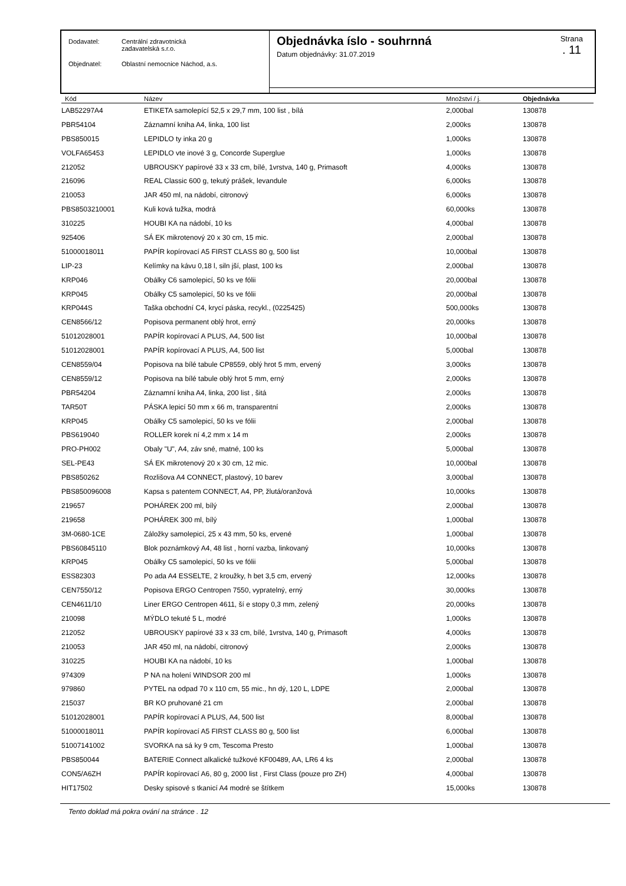Dodavatel: Centrální zdravotnická
zadavatelská s.r.o.
Objednatel: Oblastní nemocnice Náchod, a.s.
Objednávka íslo - souhrnná
Datum objednávky: 31.07.2019
Strana
. 11
| Kód | Název | Množství / j. | Objednávka |
| --- | --- | --- | --- |
| LAB52297A4 | ETIKETA samolepící 52,5 x 29,7 mm, 100 list , bílá | 2,000bal | 130878 |
| PBR54104 | Záznamní kniha A4, linka, 100 list | 2,000ks | 130878 |
| PBS850015 | LEPIDLO ty inka 20 g | 1,000ks | 130878 |
| VOLFA65453 | LEPIDLO vte inové 3 g, Concorde Superglue | 1,000ks | 130878 |
| 212052 | UBROUSKY papírové 33 x 33 cm, bílé, 1vrstva, 140 g, Primasoft | 4,000ks | 130878 |
| 216096 | REAL Classic 600 g, tekutý prášek, levandule | 6,000ks | 130878 |
| 210053 | JAR 450 ml, na nádobí, citronový | 6,000ks | 130878 |
| PBS8503210001 | Kuli ková tužka, modrá | 60,000ks | 130878 |
| 310225 | HOUBI KA na nádobí, 10 ks | 4,000bal | 130878 |
| 925406 | SÁ EK mikrotenový 20 x 30 cm, 15 mic. | 2,000bal | 130878 |
| 51000018011 | PAPÍR kopírovací A5 FIRST CLASS 80 g, 500 list | 10,000bal | 130878 |
| LIP-23 | Kelímky na kávu 0,18 l, siln jší, plast, 100 ks | 2,000bal | 130878 |
| KRP046 | Obálky C6 samolepicí, 50 ks ve fólii | 20,000bal | 130878 |
| KRP045 | Obálky C5 samolepicí, 50 ks ve fólii | 20,000bal | 130878 |
| KRP044S | Taška obchodní C4, krycí páska, recykl., (0225425) | 500,000ks | 130878 |
| CEN8566/12 | Popisova permanent oblý hrot, erný | 20,000ks | 130878 |
| 51012028001 | PAPÍR kopírovací A PLUS, A4, 500 list | 10,000bal | 130878 |
| 51012028001 | PAPÍR kopírovací A PLUS, A4, 500 list | 5,000bal | 130878 |
| CEN8559/04 | Popisova na bílé tabule CP8559, oblý hrot 5 mm, ervený | 3,000ks | 130878 |
| CEN8559/12 | Popisova na bílé tabule oblý hrot 5 mm, erný | 2,000ks | 130878 |
| PBR54204 | Záznamní kniha A4, linka, 200 list , šitá | 2,000ks | 130878 |
| TAR50T | PÁSKA lepicí 50 mm x 66 m, transparentní | 2,000ks | 130878 |
| KRP045 | Obálky C5 samolepicí, 50 ks ve fólii | 2,000bal | 130878 |
| PBS619040 | ROLLER korek ní 4,2 mm x 14 m | 2,000ks | 130878 |
| PRO-PH002 | Obaly "U", A4, záv sné, matné, 100 ks | 5,000bal | 130878 |
| SEL-PE43 | SÁ EK mikrotenový 20 x 30 cm, 12 mic. | 10,000bal | 130878 |
| PBS850262 | Rozlišova A4 CONNECT, plastový, 10 barev | 3,000bal | 130878 |
| PBS850096008 | Kapsa s patentem CONNECT, A4, PP, žlutá/oranžová | 10,000ks | 130878 |
| 219657 | POHÁREK 200 ml, bílý | 2,000bal | 130878 |
| 219658 | POHÁREK 300 ml, bílý | 1,000bal | 130878 |
| 3M-0680-1CE | Záložky samolepicí, 25 x 43 mm, 50 ks, ervené | 1,000bal | 130878 |
| PBS60845110 | Blok poznámkový A4, 48 list , horní vazba, linkovaný | 10,000ks | 130878 |
| KRP045 | Obálky C5 samolepicí, 50 ks ve fólii | 5,000bal | 130878 |
| ESS82303 | Po ada A4 ESSELTE, 2 kroužky, h bet 3,5 cm, ervený | 12,000ks | 130878 |
| CEN7550/12 | Popisova ERGO Centropen 7550, vypratelný, erný | 30,000ks | 130878 |
| CEN4611/10 | Liner ERGO Centropen 4611, ší e stopy 0,3 mm, zelený | 20,000ks | 130878 |
| 210098 | MÝDLO tekuté 5 L, modré | 1,000ks | 130878 |
| 212052 | UBROUSKY papírové 33 x 33 cm, bílé, 1vrstva, 140 g, Primasoft | 4,000ks | 130878 |
| 210053 | JAR 450 ml, na nádobí, citronový | 2,000ks | 130878 |
| 310225 | HOUBI KA na nádobí, 10 ks | 1,000bal | 130878 |
| 974309 | P NA na holení WINDSOR 200 ml | 1,000ks | 130878 |
| 979860 | PYTEL na odpad 70 x 110 cm, 55 mic., hn dý, 120 L, LDPE | 2,000bal | 130878 |
| 215037 | BR KO pruhované 21 cm | 2,000bal | 130878 |
| 51012028001 | PAPÍR kopírovací A PLUS, A4, 500 list | 8,000bal | 130878 |
| 51000018011 | PAPÍR kopírovací A5 FIRST CLASS 80 g, 500 list | 6,000bal | 130878 |
| 51007141002 | SVORKA na sá ky 9 cm, Tescoma Presto | 1,000bal | 130878 |
| PBS850044 | BATERIE Connect alkalické tužkové KF00489, AA, LR6 4 ks | 2,000bal | 130878 |
| CON5/A6ZH | PAPÍR kopírovací A6, 80 g, 2000 list , First Class (pouze pro ZH) | 4,000bal | 130878 |
| HIT17502 | Desky spisové s tkanicí A4 modré se štítkem | 15,000ks | 130878 |
Tento doklad má pokra ování na stránce . 12